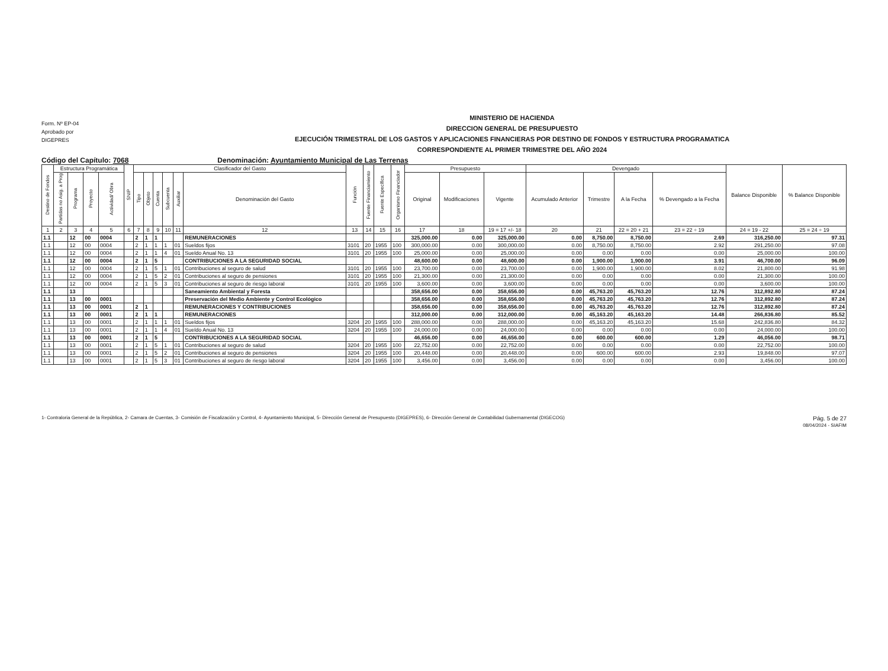Form. Nº EP-04
Aprobado por
DIGEPRES
MINISTERIO DE HACIENDA
DIRECCION GENERAL DE PRESUPUESTO
EJECUCIÓN TRIMESTRAL DE LOS GASTOS Y APLICACIONES FINANCIERAS POR DESTINO DE FONDOS Y ESTRUCTURA PROGRAMATICA
CORRESPONDIENTE AL PRIMER TRIMESTRE DEL AÑO 2024
Código del Capítulo: 7068 Denominación: Ayuntamiento Municipal de Las Terrenas
| Destino de Fondos | Estructura Programática | | | | SNIP | Clasificador del Gasto | | | | | | Función | Fuente Financiamiento | Fuente Específica | Organismo Financiador | Presupuesto | | | Devengado | | | | Balance Disponible | % Balance Disponible |
| --- | --- | --- | --- | --- | --- | --- | --- | --- | --- | --- | --- | --- | --- | --- | --- | --- | --- | --- | --- | --- | --- | --- | --- | --- |
| | Partidas no Asig. a Prog | Programa | Proyecto | Actividad/ Obra | | Tipo | Objeto | Cuenta | Subcuenta | Auxiliar | Denominación del Gasto | | | | | Original | Modificaciones | Vigente | Acumulado Anterior | Trimestre | A la Fecha | % Devengado a la Fecha | | |
| 1 | 2 | 3 | 4 | 5 | 6 | 7 | 8 | 9 | 10 | 11 | 12 | 13 | 14 | 15 | 16 | 17 | 18 | 19 = 17 +/- 18 | 20 | 21 | 22 = 20 + 21 | 23 = 22 ÷ 19 | 24 = 19 - 22 | 25 = 24 ÷ 19 |
| 1.1 | | 12 | 00 | 0004 | | 2 | 1 | 1 | | | REMUNERACIONES | | | | | 325,000.00 | 0.00 | 325,000.00 | 0.00 | 8,750.00 | 8,750.00 | 2.69 | 316,250.00 | 97.31 |
| 1.1 | | 12 | 00 | 0004 | | 2 | 1 | 1 | 1 | 01 | Sueldos fijos | 3101 | 20 | 1955 | 100 | 300,000.00 | 0.00 | 300,000.00 | 0.00 | 8,750.00 | 8,750.00 | 2.92 | 291,250.00 | 97.08 |
| 1.1 | | 12 | 00 | 0004 | | 2 | 1 | 1 | 4 | 01 | Sueldo Anual No. 13 | 3101 | 20 | 1955 | 100 | 25,000.00 | 0.00 | 25,000.00 | 0.00 | 0.00 | 0.00 | 0.00 | 25,000.00 | 100.00 |
| 1.1 | | 12 | 00 | 0004 | | 2 | 1 | 5 | | | CONTRIBUCIONES A LA SEGURIDAD SOCIAL | | | | | 48,600.00 | 0.00 | 48,600.00 | 0.00 | 1,900.00 | 1,900.00 | 3.91 | 46,700.00 | 96.09 |
| 1.1 | | 12 | 00 | 0004 | | 2 | 1 | 5 | 1 | 01 | Contribuciones al seguro de salud | 3101 | 20 | 1955 | 100 | 23,700.00 | 0.00 | 23,700.00 | 0.00 | 1,900.00 | 1,900.00 | 8.02 | 21,800.00 | 91.98 |
| 1.1 | | 12 | 00 | 0004 | | 2 | 1 | 5 | 2 | 01 | Contribuciones al seguro de pensiones | 3101 | 20 | 1955 | 100 | 21,300.00 | 0.00 | 21,300.00 | 0.00 | 0.00 | 0.00 | 0.00 | 21,300.00 | 100.00 |
| 1.1 | | 12 | 00 | 0004 | | 2 | 1 | 5 | 3 | 01 | Contribuciones al seguro de riesgo laboral | 3101 | 20 | 1955 | 100 | 3,600.00 | 0.00 | 3,600.00 | 0.00 | 0.00 | 0.00 | 0.00 | 3,600.00 | 100.00 |
| 1.1 | | 13 | | | | | | | | | Saneamiento Ambiental y Foresta | | | | | 358,656.00 | 0.00 | 358,656.00 | 0.00 | 45,763.20 | 45,763.20 | 12.76 | 312,892.80 | 87.24 |
| 1.1 | | 13 | 00 | 0001 | | | | | | | Preservación del Medio Ambiente y Control Ecológico | | | | | 358,656.00 | 0.00 | 358,656.00 | 0.00 | 45,763.20 | 45,763.20 | 12.76 | 312,892.80 | 87.24 |
| 1.1 | | 13 | 00 | 0001 | | 2 | 1 | | | | REMUNERACIONES Y CONTRIBUCIONES | | | | | 358,656.00 | 0.00 | 358,656.00 | 0.00 | 45,763.20 | 45,763.20 | 12.76 | 312,892.80 | 87.24 |
| 1.1 | | 13 | 00 | 0001 | | 2 | 1 | 1 | | | REMUNERACIONES | | | | | 312,000.00 | 0.00 | 312,000.00 | 0.00 | 45,163.20 | 45,163.20 | 14.48 | 266,836.80 | 85.52 |
| 1.1 | | 13 | 00 | 0001 | | 2 | 1 | 1 | 1 | 01 | Sueldos fijos | 3204 | 20 | 1955 | 100 | 288,000.00 | 0.00 | 288,000.00 | 0.00 | 45,163.20 | 45,163.20 | 15.68 | 242,836.80 | 84.32 |
| 1.1 | | 13 | 00 | 0001 | | 2 | 1 | 1 | 4 | 01 | Sueldo Anual No. 13 | 3204 | 20 | 1955 | 100 | 24,000.00 | 0.00 | 24,000.00 | 0.00 | 0.00 | 0.00 | 0.00 | 24,000.00 | 100.00 |
| 1.1 | | 13 | 00 | 0001 | | 2 | 1 | 5 | | | CONTRIBUCIONES A LA SEGURIDAD SOCIAL | | | | | 46,656.00 | 0.00 | 46,656.00 | 0.00 | 600.00 | 600.00 | 1.29 | 46,056.00 | 98.71 |
| 1.1 | | 13 | 00 | 0001 | | 2 | 1 | 5 | 1 | 01 | Contribuciones al seguro de salud | 3204 | 20 | 1955 | 100 | 22,752.00 | 0.00 | 22,752.00 | 0.00 | 0.00 | 0.00 | 0.00 | 22,752.00 | 100.00 |
| 1.1 | | 13 | 00 | 0001 | | 2 | 1 | 5 | 2 | 01 | Contribuciones al seguro de pensiones | 3204 | 20 | 1955 | 100 | 20,448.00 | 0.00 | 20,448.00 | 0.00 | 600.00 | 600.00 | 2.93 | 19,848.00 | 97.07 |
| 1.1 | | 13 | 00 | 0001 | | 2 | 1 | 5 | 3 | 01 | Contribuciones al seguro de riesgo laboral | 3204 | 20 | 1955 | 100 | 3,456.00 | 0.00 | 3,456.00 | 0.00 | 0.00 | 0.00 | 0.00 | 3,456.00 | 100.00 |
1- Contraloria General de la República, 2- Camara de Cuentas, 3- Comisión de Fiscalización y Control, 4- Ayuntamiento Municipal, 5- Dirección General de Presupuesto (DIGEPRES), 6- Dirección General de Contabilidad Gubernamental (DIGECOG)
Pág. 5 de 27
08/04/2024 - SIAFIM